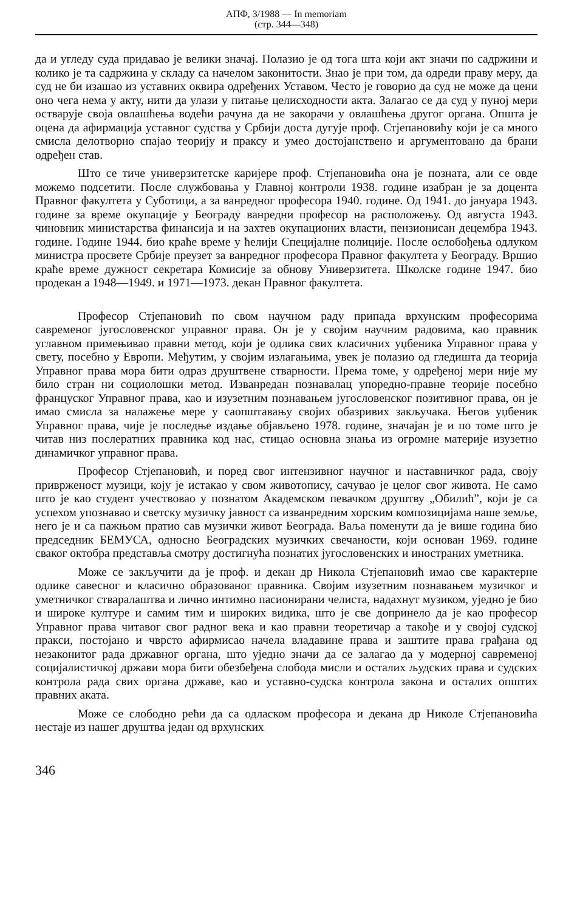АПФ, 3/1988 — In memoriam
(стр. 344—348)
да и угледу суда придавао је велики значај. Полазио је од тога шта који акт значи по садржини и колико је та садржина у складу са начелом законитости. Знао је при том, да одреди праву меру, да суд не би изашао из уставних оквира одређених Уставом. Често је говорио да суд не може да цени оно чега нема у акту, нити да улази у питање целисходности акта. Залагао се да суд у пуној мери остварује своја овлашћења водећи рачуна да не закорачи у овлашћења другог органа. Општа је оцена да афирмација уставног судства у Србији доста дугује проф. Стјепановићу који је са много смисла делотворно спајао теорију и праксу и умео достојанствено и аргументовано да брани одређен став.
Што се тиче универзитетске каријере проф. Стјепановића она је позната, али се овде можемо подсетити. После службовања у Главној контроли 1938. године изабран је за доцента Правног факултета у Суботици, а за ванредног професора 1940. године. Од 1941. до јануара 1943. године за време окупације у Београду ванредни професор на расположењу. Од августа 1943. чиновник министарства финансија и на захтев окупационих власти, пензионисан децембра 1943. године. Године 1944. био краће време у ћелији Специјалне полиције. После ослобођења одлуком министра просвете Србије преузет за ванредног професора Правног факултета у Београду. Вршио краће време дужност секретара Комисије за обнову Универзитета. Школске године 1947. био продекан а 1948—1949. и 1971—1973. декан Правног факултета.
Професор Стјепановић по свом научном раду припада врхунским професорима савременог југословенског управног права. Он је у својим научним радовима, као правник углавном примењивао правни метод, који је одлика свих класичних уџбеника Управног права у свету, посебно у Европи. Међутим, у својим излагањима, увек је полазио од гледишта да теорија Управног права мора бити одраз друштвене стварности. Према томе, у одређеној мери није му било стран ни социолошки метод. Изванредан познавалац упоредно-правне теорије посебно француског Управног права, као и изузетним познавањем југословенског позитивног права, он је имао смисла за налажење мере у саопштавању својих обазривих закључака. Његов уџбеник Управног права, чије је последње издање објављено 1978. године, значајан је и по томе што је читав низ послератних правника код нас, стицао основна знања из огромне материје изузетно динамичког управног права.
Професор Стјепановић, и поред свог интензивног научног и наставничког рада, своју привржeност музици, коју је истакао у свом животопису, сачувао је целог свог живота. Не само што је као студент учествовао у познатом Академском певачком друштву „Обилић”, који је са успехом упознавао и светску музичку јавност са изванредним хорским композицијама наше земље, него је и са пажњом пратио сав музички живот Београда. Ваља поменути да је више година био председник БЕМУСА, односно Београдских музичких свечаности, који основан 1969. године сваког октобра представља смотру достигнућа познатих југословенских и иностраних уметника.
Може се закључити да је проф. и декан др Никола Стјепановић имао све карактерне одлике савесног и класично образованог правника. Својим изузетним познавањем музичког и уметничког стваралаштва и лично интимно пасионирани челиста, надахнут музиком, уједно је био и широке културе и самим тим и широких видика, што је све допринело да је као професор Управног права читавог свог радног века и као правни теоретичар а такође и у својој судској пракси, постојано и чврсто афирмисао начела владавине права и заштите права грађана од незаконитог рада државног органа, што уједно значи да се залагао да у модерној савременој социјалистичкој држави мора бити обезбеђена слобода мисли и осталих људских права и судских контрола рада свих органа државе, као и уставно-судска контрола закона и осталих општих правних аката.
Може се слободно рећи да са одласком професора и декана др Николе Стјепановића нестаје из нашег друштва један од врхунских
346